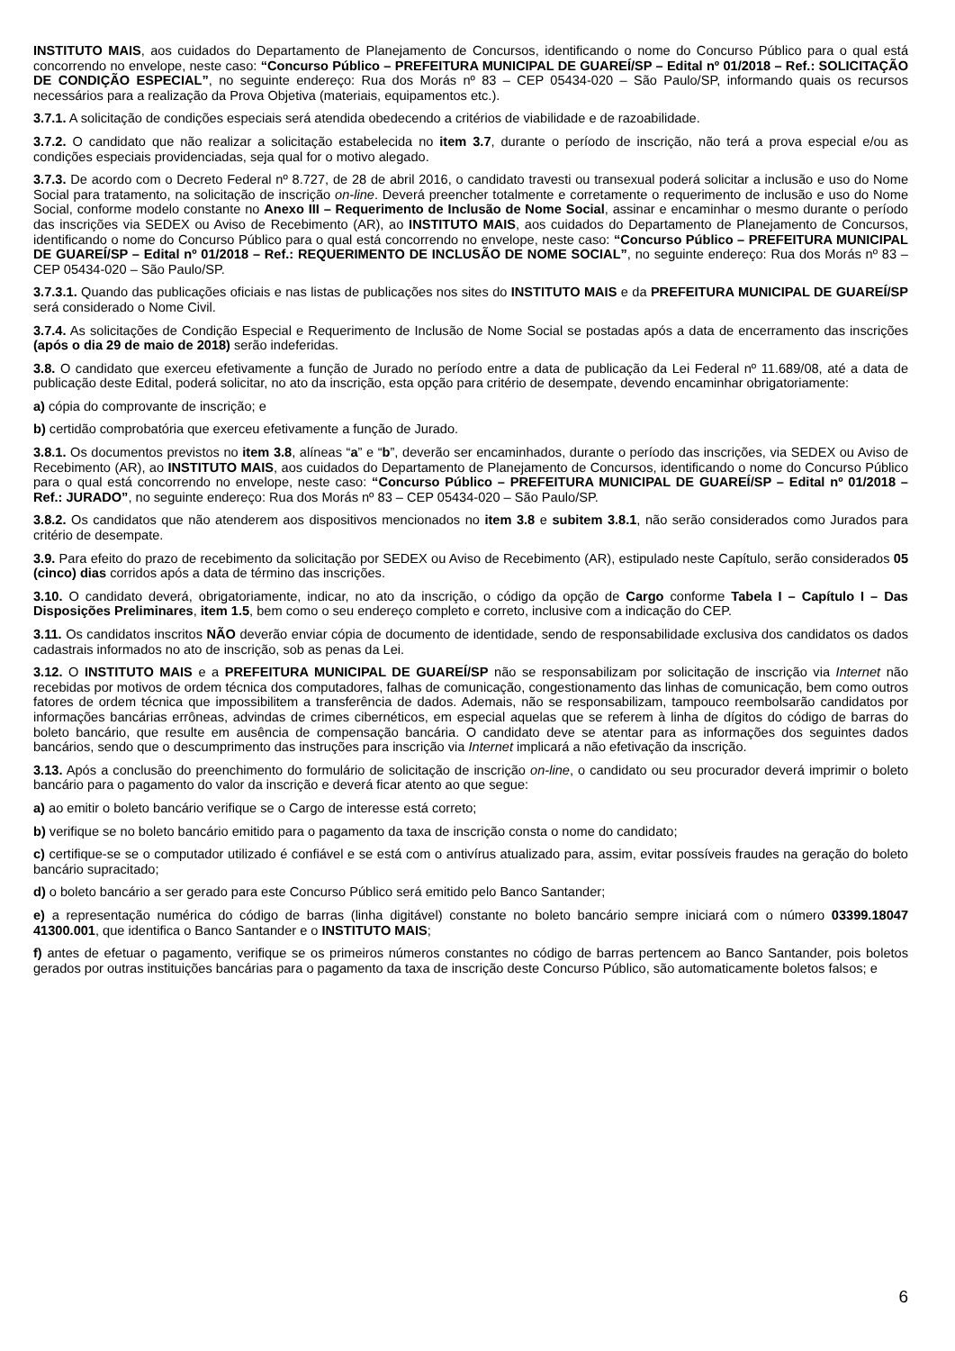INSTITUTO MAIS, aos cuidados do Departamento de Planejamento de Concursos, identificando o nome do Concurso Público para o qual está concorrendo no envelope, neste caso: “Concurso Público – PREFEITURA MUNICIPAL DE GUAREÍ/SP – Edital nº 01/2018 – Ref.: SOLICITAÇÃO DE CONDIÇÃO ESPECIAL”, no seguinte endereço: Rua dos Morás nº 83 – CEP 05434-020 – São Paulo/SP, informando quais os recursos necessários para a realização da Prova Objetiva (materiais, equipamentos etc.).
3.7.1. A solicitação de condições especiais será atendida obedecendo a critérios de viabilidade e de razoabilidade.
3.7.2. O candidato que não realizar a solicitação estabelecida no item 3.7, durante o período de inscrição, não terá a prova especial e/ou as condições especiais providenciadas, seja qual for o motivo alegado.
3.7.3. De acordo com o Decreto Federal nº 8.727, de 28 de abril 2016, o candidato travesti ou transexual poderá solicitar a inclusão e uso do Nome Social para tratamento, na solicitação de inscrição on-line. Deverá preencher totalmente e corretamente o requerimento de inclusão e uso do Nome Social, conforme modelo constante no Anexo III – Requerimento de Inclusão de Nome Social, assinar e encaminhar o mesmo durante o período das inscrições via SEDEX ou Aviso de Recebimento (AR), ao INSTITUTO MAIS, aos cuidados do Departamento de Planejamento de Concursos, identificando o nome do Concurso Público para o qual está concorrendo no envelope, neste caso: “Concurso Público – PREFEITURA MUNICIPAL DE GUAREÍ/SP – Edital nº 01/2018 – Ref.: REQUERIMENTO DE INCLUSÃO DE NOME SOCIAL”, no seguinte endereço: Rua dos Morás nº 83 – CEP 05434-020 – São Paulo/SP.
3.7.3.1. Quando das publicações oficiais e nas listas de publicações nos sites do INSTITUTO MAIS e da PREFEITURA MUNICIPAL DE GUAREÍ/SP será considerado o Nome Civil.
3.7.4. As solicitações de Condição Especial e Requerimento de Inclusão de Nome Social se postadas após a data de encerramento das inscrições (após o dia 29 de maio de 2018) serão indeferidas.
3.8. O candidato que exerceu efetivamente a função de Jurado no período entre a data de publicação da Lei Federal nº 11.689/08, até a data de publicação deste Edital, poderá solicitar, no ato da inscrição, esta opção para critério de desempate, devendo encaminhar obrigatoriamente:
a) cópia do comprovante de inscrição; e
b) certidão comprobatória que exerceu efetivamente a função de Jurado.
3.8.1. Os documentos previstos no item 3.8, alíneas “a” e “b”, deverão ser encaminhados, durante o período das inscrições, via SEDEX ou Aviso de Recebimento (AR), ao INSTITUTO MAIS, aos cuidados do Departamento de Planejamento de Concursos, identificando o nome do Concurso Público para o qual está concorrendo no envelope, neste caso: “Concurso Público – PREFEITURA MUNICIPAL DE GUAREÍ/SP – Edital nº 01/2018 – Ref.: JURADO”, no seguinte endereço: Rua dos Morás nº 83 – CEP 05434-020 – São Paulo/SP.
3.8.2. Os candidatos que não atenderem aos dispositivos mencionados no item 3.8 e subitem 3.8.1, não serão considerados como Jurados para critério de desempate.
3.9. Para efeito do prazo de recebimento da solicitação por SEDEX ou Aviso de Recebimento (AR), estipulado neste Capítulo, serão considerados 05 (cinco) dias corridos após a data de término das inscrições.
3.10. O candidato deverá, obrigatoriamente, indicar, no ato da inscrição, o código da opção de Cargo conforme Tabela I – Capítulo I – Das Disposições Preliminares, item 1.5, bem como o seu endereço completo e correto, inclusive com a indicação do CEP.
3.11. Os candidatos inscritos NÃO deverão enviar cópia de documento de identidade, sendo de responsabilidade exclusiva dos candidatos os dados cadastrais informados no ato de inscrição, sob as penas da Lei.
3.12. O INSTITUTO MAIS e a PREFEITURA MUNICIPAL DE GUAREÍ/SP não se responsabilizam por solicitação de inscrição via Internet não recebidas por motivos de ordem técnica dos computadores, falhas de comunicação, congestionamento das linhas de comunicação, bem como outros fatores de ordem técnica que impossibilitem a transferência de dados. Ademais, não se responsabilizam, tampouco reembolsarão candidatos por informações bancárias errôneas, advindas de crimes cibernéticos, em especial aquelas que se referem à linha de dígitos do código de barras do boleto bancário, que resulte em ausência de compensação bancária. O candidato deve se atentar para as informações dos seguintes dados bancários, sendo que o descumprimento das instruções para inscrição via Internet implicará a não efetivação da inscrição.
3.13. Após a conclusão do preenchimento do formulário de solicitação de inscrição on-line, o candidato ou seu procurador deverá imprimir o boleto bancário para o pagamento do valor da inscrição e deverá ficar atento ao que segue:
a) ao emitir o boleto bancário verifique se o Cargo de interesse está correto;
b) verifique se no boleto bancário emitido para o pagamento da taxa de inscrição consta o nome do candidato;
c) certifique-se se o computador utilizado é confiável e se está com o antivírus atualizado para, assim, evitar possíveis fraudes na geração do boleto bancário supracitado;
d) o boleto bancário a ser gerado para este Concurso Público será emitido pelo Banco Santander;
e) a representação numérica do código de barras (linha digitável) constante no boleto bancário sempre iniciará com o número 03399.18047 41300.001, que identifica o Banco Santander e o INSTITUTO MAIS;
f) antes de efetuar o pagamento, verifique se os primeiros números constantes no código de barras pertencem ao Banco Santander, pois boletos gerados por outras instituições bancárias para o pagamento da taxa de inscrição deste Concurso Público, são automaticamente boletos falsos; e
6